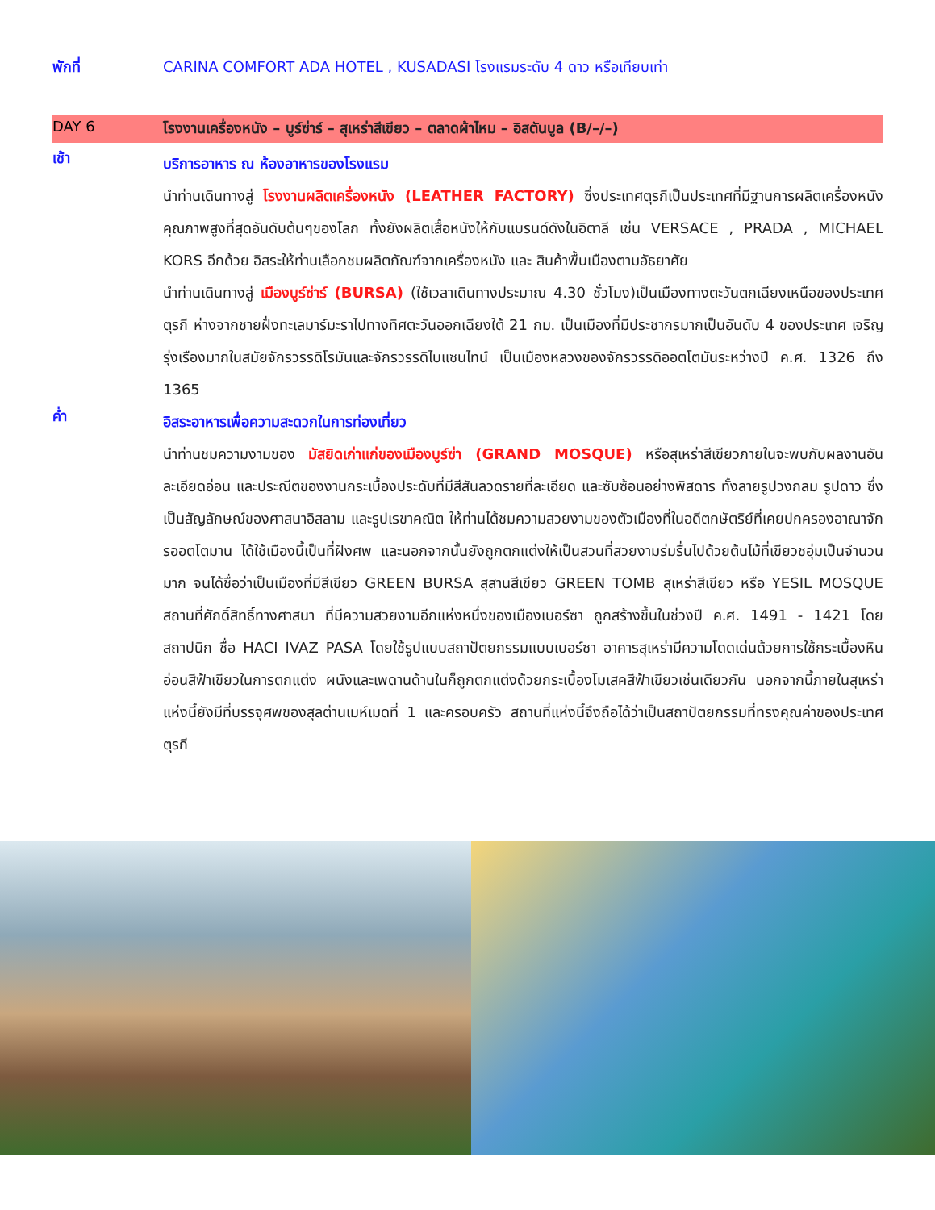พักที่ CARINA COMFORT ADA HOTEL , KUSADASI โรงแรมระดับ 4 ดาว หรือเทียบเท่า
DAY 6 โรงงานเครื่องหนัง – บูร์ซ่าร์ – สุเหร่าสีเขียว – ตลาดผ้าไหม – อิสตันบูล (B/–/–)
เช้า
บริการอาหาร ณ ห้องอาหารของโรงแรม
นำท่านเดินทางสู่ โรงงานผลิตเครื่องหนัง (LEATHER FACTORY) ซึ่งประเทศตุรกีเป็นประเทศที่มีฐานการผลิตเครื่องหนังคุณภาพสูงที่สุดอันดับต้นๆของโลก ทั้งยังผลิตเสื้อหนังให้กับแบรนด์ดังในอิตาลี เช่น VERSACE , PRADA , MICHAEL KORS อีกด้วย อิสระให้ท่านเลือกชมผลิตภัณฑ์จากเครื่องหนัง และ สินค้าพื้นเมืองตามอัธยาศัย
นำท่านเดินทางสู่ เมืองบูร์ซ่าร์ (BURSA) (ใช้เวลาเดินทางประมาณ 4.30 ชั่วโมง)เป็นเมืองทางตะวันตกเฉียงเหนือของประเทศตุรกี ห่างจากชายฝั่งทะเลมาร์มะราไปทางทิศตะวันออกเฉียงใต้ 21 กม. เป็นเมืองที่มีประชากรมากเป็นอันดับ 4 ของประเทศ เจริญรุ่งเรืองมากในสมัยจักรวรรดิโรมันและจักรวรรดิไบแซนไทน์ เป็นเมืองหลวงของจักรวรรดิออตโตมันระหว่างปี ค.ศ. 1326 ถึง 1365
ค่ำ
อิสระอาหารเพื่อความสะดวกในการท่องเที่ยว
นำท่านชมความงามของ มัสยิดเก่าแก่ของเมืองบูร์ซ่า (GRAND MOSQUE) หรือสุเหร่าสีเขียวภายในจะพบกับผลงานอันละเอียดอ่อน และประณีตของงานกระเบื้องประดับที่มีสีสันลวดรายที่ละเอียด และซับซ้อนอย่างพิสดาร ทั้งลายรูปวงกลม รูปดาว ซึ่งเป็นสัญลักษณ์ของศาสนาอิสลาม และรูปเรขาคณิต ให้ท่านได้ชมความสวยงามของตัวเมืองที่ในอดีตกษัตริย์ที่เคยปกครองอาณาจักรออตโตมาน ได้ใช้เมืองนี้เป็นที่ฝังศพ และนอกจากนั้นยังถูกตกแต่งให้เป็นสวนที่สวยงามร่มรื่นไปด้วยต้นไม้ที่เขียวชอุ่มเป็นจำนวนมาก จนได้ชื่อว่าเป็นเมืองที่มีสีเขียว GREEN BURSA สุสานสีเขียว GREEN TOMB สุเหร่าสีเขียว หรือ YESIL MOSQUE สถานที่ศักดิ์สิทธิ์ทางศาสนา ที่มีความสวยงามอีกแห่งหนึ่งของเมืองเบอร์ซา ถูกสร้างขึ้นในช่วงปี ค.ศ. 1491 - 1421 โดยสถาปนิก ชื่อ HACI IVAZ PASA โดยใช้รูปแบบสถาปัตยกรรมแบบเบอร์ซา อาคารสุเหร่ามีความโดดเด่นด้วยการใช้กระเบื้องหินอ่อนสีฟ้าเขียวในการตกแต่ง ผนังและเพดานด้านในก็ถูกตกแต่งด้วยกระเบื้องโมเสคสีฟ้าเขียวเช่นเดียวกัน นอกจากนี้ภายในสุเหร่าแห่งนี้ยังมีที่บรรจุศพของสุลต่านเมห์เมดที่ 1 และครอบครัว สถานที่แห่งนี้จึงถือได้ว่าเป็นสถาปัตยกรรมที่ทรงคุณค่าของประเทศตุรกี